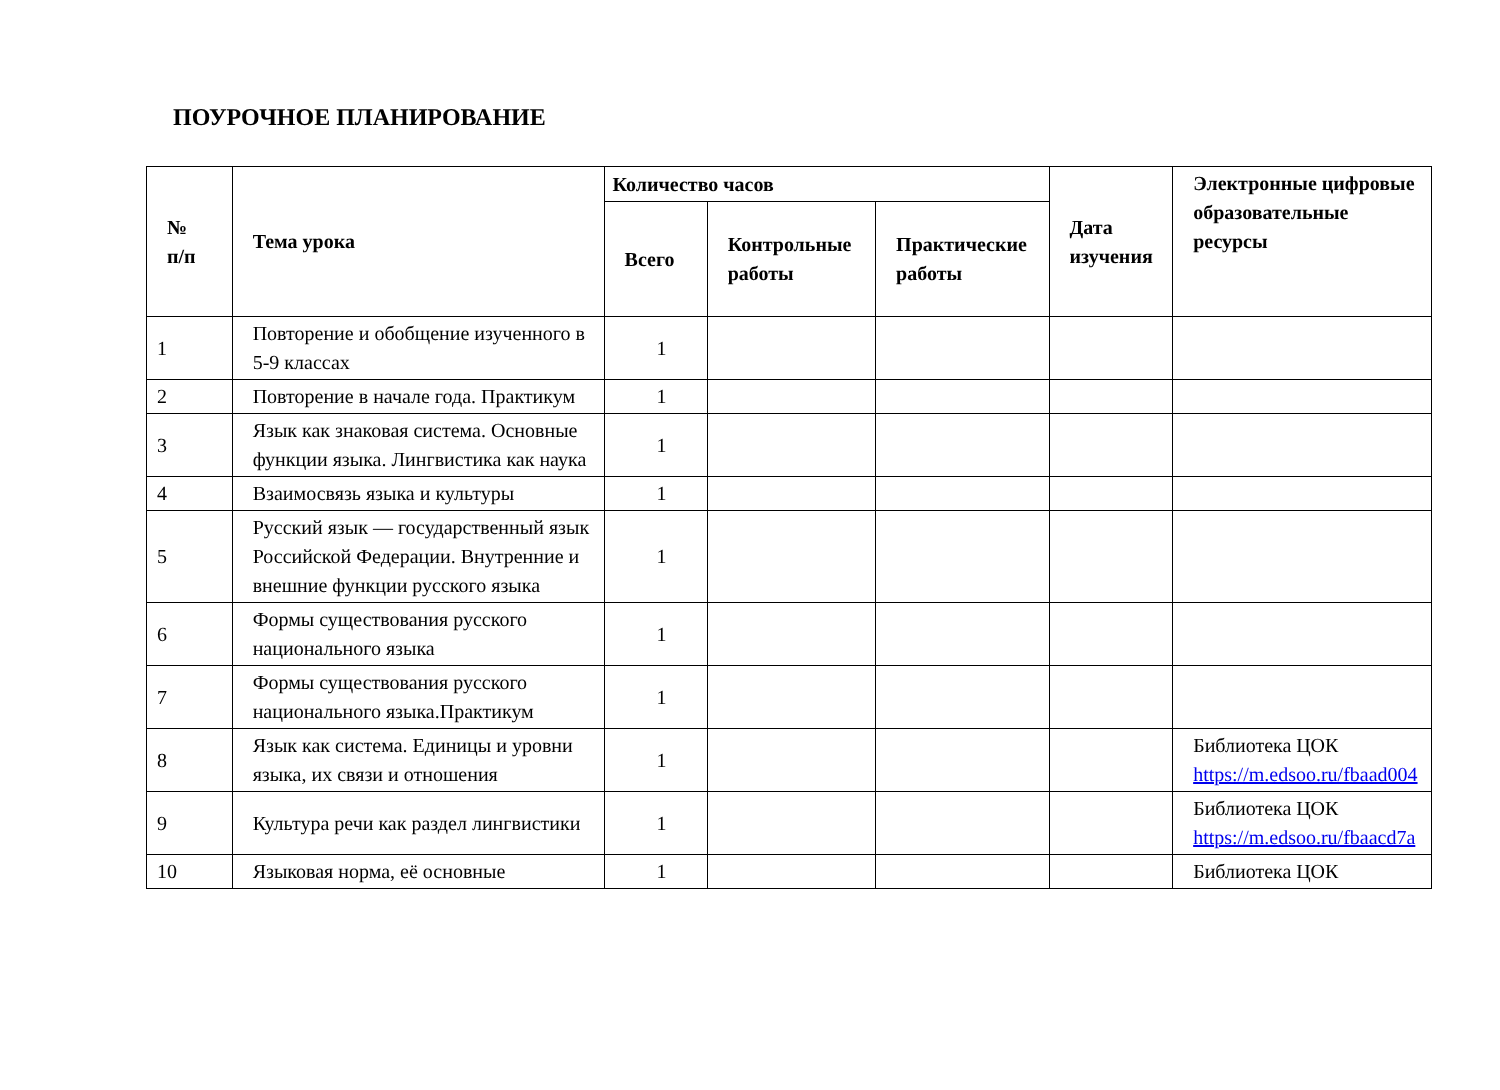ПОУРОЧНОЕ ПЛАНИРОВАНИЕ
| № п/п | Тема урока | Количество часов | | | Дата изучения | Электронные цифровые образовательные ресурсы |
| --- | --- | --- | --- | --- | --- | --- |
| | | Всего | Контрольные работы | Практические работы | | |
| 1 | Повторение и обобщение изученного в 5-9 классах | 1 | | | | |
| 2 | Повторение в начале года. Практикум | 1 | | | | |
| 3 | Язык как знаковая система. Основные функции языка. Лингвистика как наука | 1 | | | | |
| 4 | Взаимосвязь языка и культуры | 1 | | | | |
| 5 | Русский язык — государственный язык Российской Федерации. Внутренние и внешние функции русского языка | 1 | | | | |
| 6 | Формы существования русского национального языка | 1 | | | | |
| 7 | Формы существования русского национального языка.Практикум | 1 | | | | |
| 8 | Язык как система. Единицы и уровни языка, их связи и отношения | 1 | | | | Библиотека ЦОК https://m.edsoo.ru/fbaad004 |
| 9 | Культура речи как раздел лингвистики | 1 | | | | Библиотека ЦОК https://m.edsoo.ru/fbaacd7a |
| 10 | Языковая норма, её основные | 1 | | | | Библиотека ЦОК |